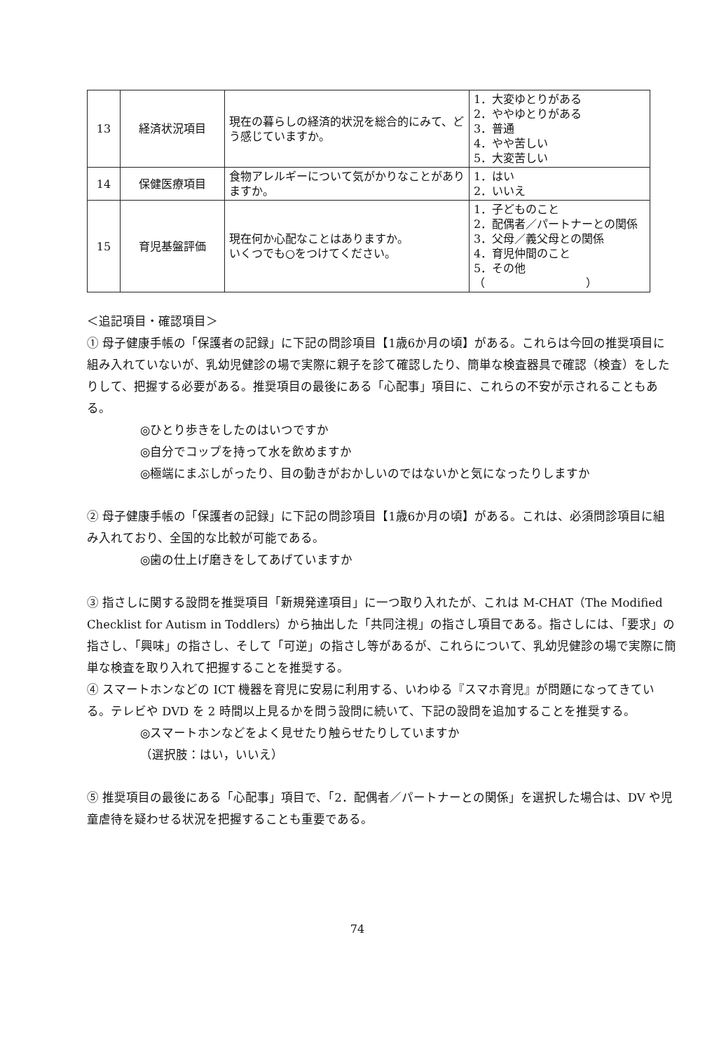| 13 | 経済状況項目 | 現在の暮らしの経済的状況を総合的にみて、どう感じていますか。 | 1．大変ゆとりがある 2．ややゆとりがある 3．普通 4．やや苦しい 5．大変苦しい |
| 14 | 保健医療項目 | 食物アレルギーについて気がかりなことがありますか。 | 1．はい 2．いいえ |
| 15 | 育児基盤評価 | 現在何か心配なことはありますか。 いくつでも○をつけてください。 | 1．子どものこと 2．配偶者／パートナーとの関係 3．父母／義父母との関係 4．育児仲間のこと 5．その他 （ ） |
＜追記項目・確認項目＞
① 母子健康手帳の「保護者の記録」に下記の問診項目【1歳6か月の頃】がある。これらは今回の推奨項目に組み入れていないが、乳幼児健診の場で実際に親子を診て確認したり、簡単な検査器具で確認（検査）をしたりして、把握する必要がある。推奨項目の最後にある「心配事」項目に、これらの不安が示されることもある。
◎ひとり歩きをしたのはいつですか
◎自分でコップを持って水を飲めますか
◎極端にまぶしがったり、目の動きがおかしいのではないかと気になったりしますか
② 母子健康手帳の「保護者の記録」に下記の問診項目【1歳6か月の頃】がある。これは、必須問診項目に組み入れており、全国的な比較が可能である。
◎歯の仕上げ磨きをしてあげていますか
③ 指さしに関する設問を推奨項目「新規発達項目」に一つ取り入れたが、これは M-CHAT（The Modified Checklist for Autism in Toddlers）から抽出した「共同注視」の指さし項目である。指さしには、「要求」の指さし、「興味」の指さし、そして「可逆」の指さし等があるが、これらについて、乳幼児健診の場で実際に簡単な検査を取り入れて把握することを推奨する。
④ スマートホンなどの ICT 機器を育児に安易に利用する、いわゆる『スマホ育児』が問題になってきている。テレビや DVD を 2 時間以上見るかを問う設問に続いて、下記の設問を追加することを推奨する。
◎スマートホンなどをよく見せたり触らせたりしていますか
（選択肢：はい，いいえ）
⑤ 推奨項目の最後にある「心配事」項目で、「2．配偶者／パートナーとの関係」を選択した場合は、DV や児童虐待を疑わせる状況を把握することも重要である。
74